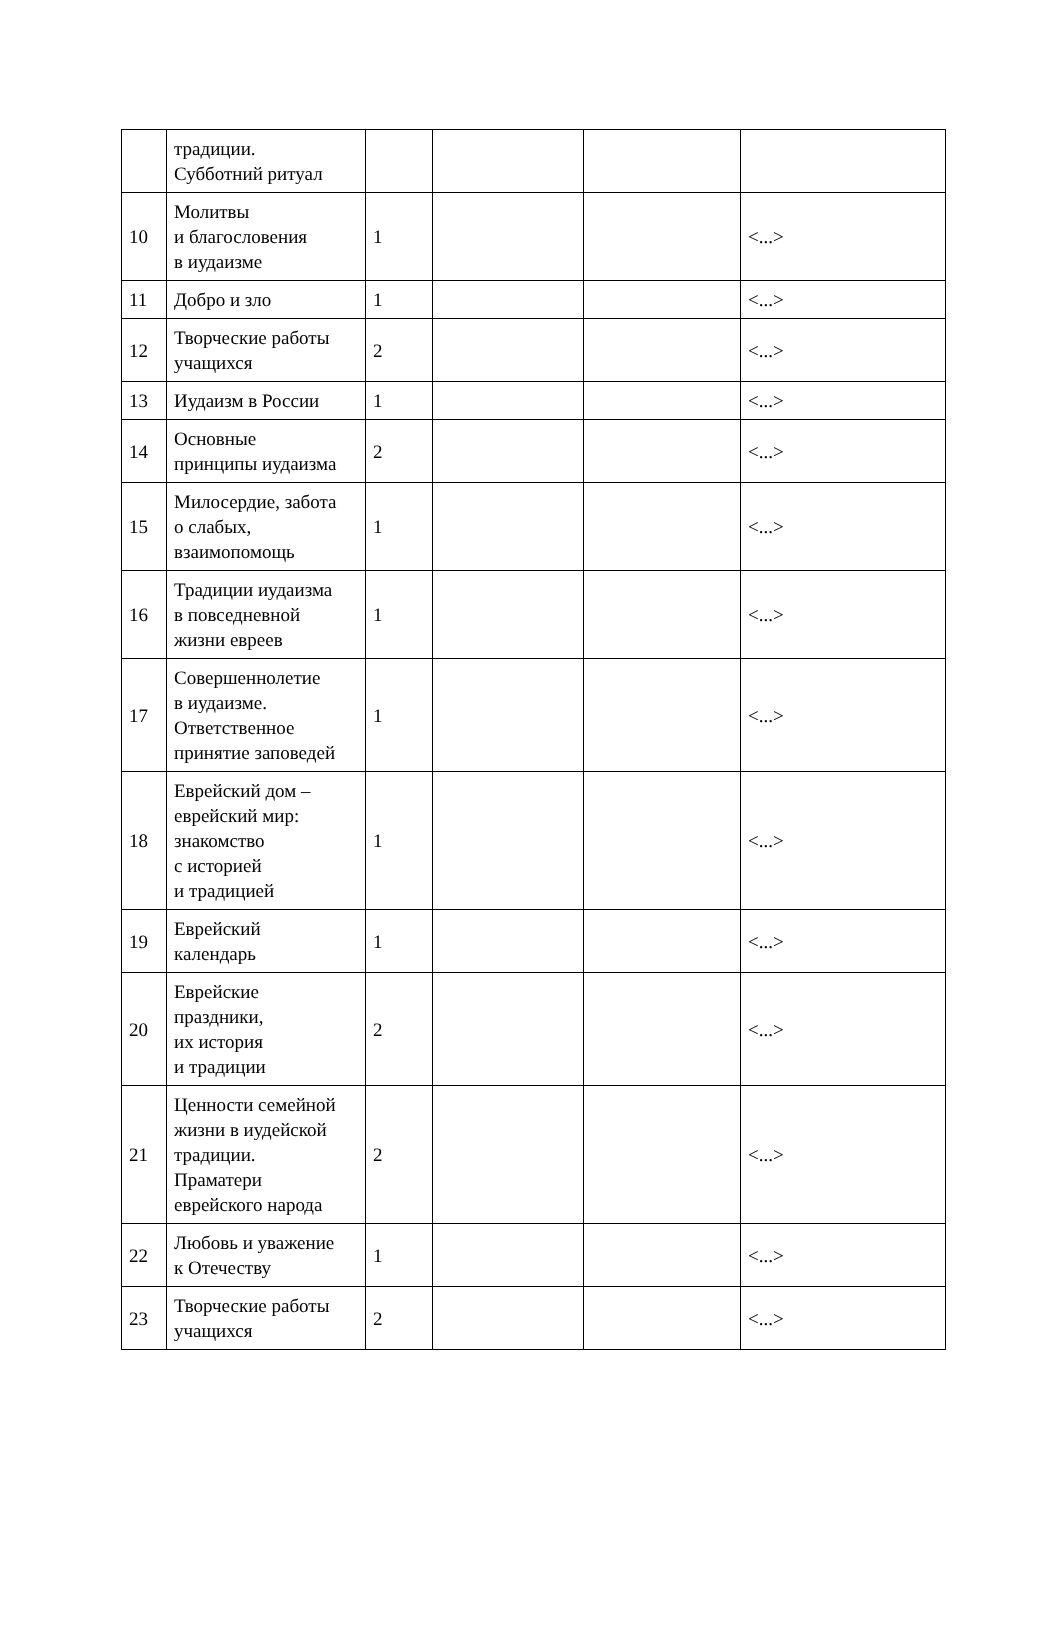| | традиции. Субботний ритуал | | | | |
| 10 | Молитвы и благословения в иудаизме | 1 | | | <...> |
| 11 | Добро и зло | 1 | | | <...> |
| 12 | Творческие работы учащихся | 2 | | | <...> |
| 13 | Иудаизм в России | 1 | | | <...> |
| 14 | Основные принципы иудаизма | 2 | | | <...> |
| 15 | Милосердие, забота о слабых, взаимопомощь | 1 | | | <...> |
| 16 | Традиции иудаизма в повседневной жизни евреев | 1 | | | <...> |
| 17 | Совершеннолетие в иудаизме. Ответственное принятие заповедей | 1 | | | <...> |
| 18 | Еврейский дом – еврейский мир: знакомство с историей и традицией | 1 | | | <...> |
| 19 | Еврейский календарь | 1 | | | <...> |
| 20 | Еврейские праздники, их история и традиции | 2 | | | <...> |
| 21 | Ценности семейной жизни в иудейской традиции. Праматери еврейского народа | 2 | | | <...> |
| 22 | Любовь и уважение к Отечеству | 1 | | | <...> |
| 23 | Творческие работы учащихся | 2 | | | <...> |